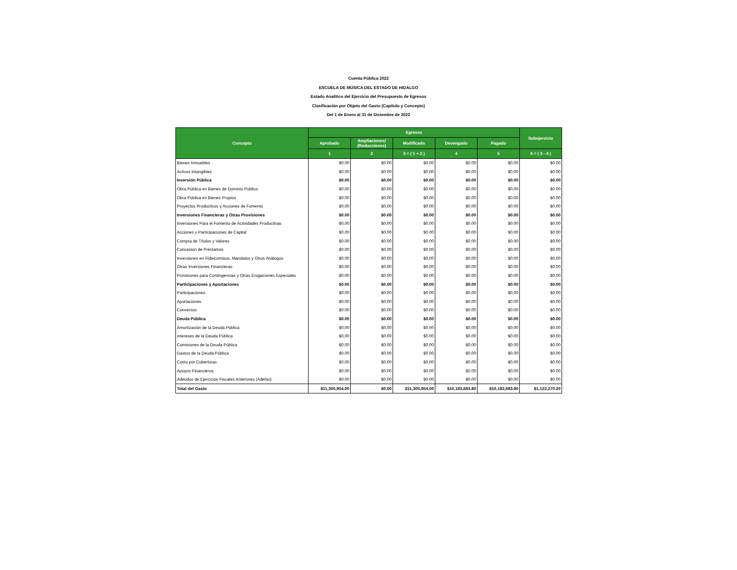Cuenta Pública 2022
ESCUELA DE MÚSICA DEL ESTADO DE HIDALGO
Estado Analítico del Ejercicio del Presupuesto de Egresos
Clasificación por Objeto del Gasto (Capítulo y Concepto)
Del 1 de Enero al 31 de Diciembre de 2022
| Concepto | Egresos | | | | | Subejercicio |
| --- | --- | --- | --- | --- | --- | --- |
| | Aprobado | Ampliaciones/ (Reducciones) | Modificado | Devengado | Pagado | |
| | 1 | 2 | 3 = ( 1 + 2 ) | 4 | 5 | 6 = ( 3 - 4 ) |
| Bienes Inmuebles | $0.00 | $0.00 | $0.00 | $0.00 | $0.00 | $0.00 |
| Activos Intangibles | $0.00 | $0.00 | $0.00 | $0.00 | $0.00 | $0.00 |
| Inversión Pública | $0.00 | $0.00 | $0.00 | $0.00 | $0.00 | $0.00 |
| Obra Pública en Bienes de Dominio Público | $0.00 | $0.00 | $0.00 | $0.00 | $0.00 | $0.00 |
| Obra Pública en Bienes Propios | $0.00 | $0.00 | $0.00 | $0.00 | $0.00 | $0.00 |
| Proyectos Productivos y Acciones de Fomento | $0.00 | $0.00 | $0.00 | $0.00 | $0.00 | $0.00 |
| Inversiones Financieras y Otras Provisiones | $0.00 | $0.00 | $0.00 | $0.00 | $0.00 | $0.00 |
| Inversiones Para el Fomento de Actividades Productivas | $0.00 | $0.00 | $0.00 | $0.00 | $0.00 | $0.00 |
| Acciones y Participaciones de Capital | $0.00 | $0.00 | $0.00 | $0.00 | $0.00 | $0.00 |
| Compra de Títulos y Valores | $0.00 | $0.00 | $0.00 | $0.00 | $0.00 | $0.00 |
| Concesión de Préstamos | $0.00 | $0.00 | $0.00 | $0.00 | $0.00 | $0.00 |
| Inversiones en Fideicomisos, Mandatos y Otros Análogos | $0.00 | $0.00 | $0.00 | $0.00 | $0.00 | $0.00 |
| Otras Inversiones Financieras | $0.00 | $0.00 | $0.00 | $0.00 | $0.00 | $0.00 |
| Provisiones para Contingencias y Otras Erogaciones Especiales | $0.00 | $0.00 | $0.00 | $0.00 | $0.00 | $0.00 |
| Participaciones y Aportaciones | $0.00 | $0.00 | $0.00 | $0.00 | $0.00 | $0.00 |
| Participaciones | $0.00 | $0.00 | $0.00 | $0.00 | $0.00 | $0.00 |
| Aportaciones | $0.00 | $0.00 | $0.00 | $0.00 | $0.00 | $0.00 |
| Convenios | $0.00 | $0.00 | $0.00 | $0.00 | $0.00 | $0.00 |
| Deuda Pública | $0.00 | $0.00 | $0.00 | $0.00 | $0.00 | $0.00 |
| Amortización de la Deuda Pública | $0.00 | $0.00 | $0.00 | $0.00 | $0.00 | $0.00 |
| Intereses de la Deuda Pública | $0.00 | $0.00 | $0.00 | $0.00 | $0.00 | $0.00 |
| Comisiones de la Deuda Pública | $0.00 | $0.00 | $0.00 | $0.00 | $0.00 | $0.00 |
| Gastos de la Deuda Pública | $0.00 | $0.00 | $0.00 | $0.00 | $0.00 | $0.00 |
| Costo por Coberturas | $0.00 | $0.00 | $0.00 | $0.00 | $0.00 | $0.00 |
| Apoyos Financieros | $0.00 | $0.00 | $0.00 | $0.00 | $0.00 | $0.00 |
| Adeudos de Ejercicios Fiscales Anteriores (Adefas) | $0.00 | $0.00 | $0.00 | $0.00 | $0.00 | $0.00 |
| Total del Gasto | $11,305,954.00 | $0.00 | $11,305,954.00 | $10,183,683.80 | $10,183,683.80 | $1,122,270.20 |